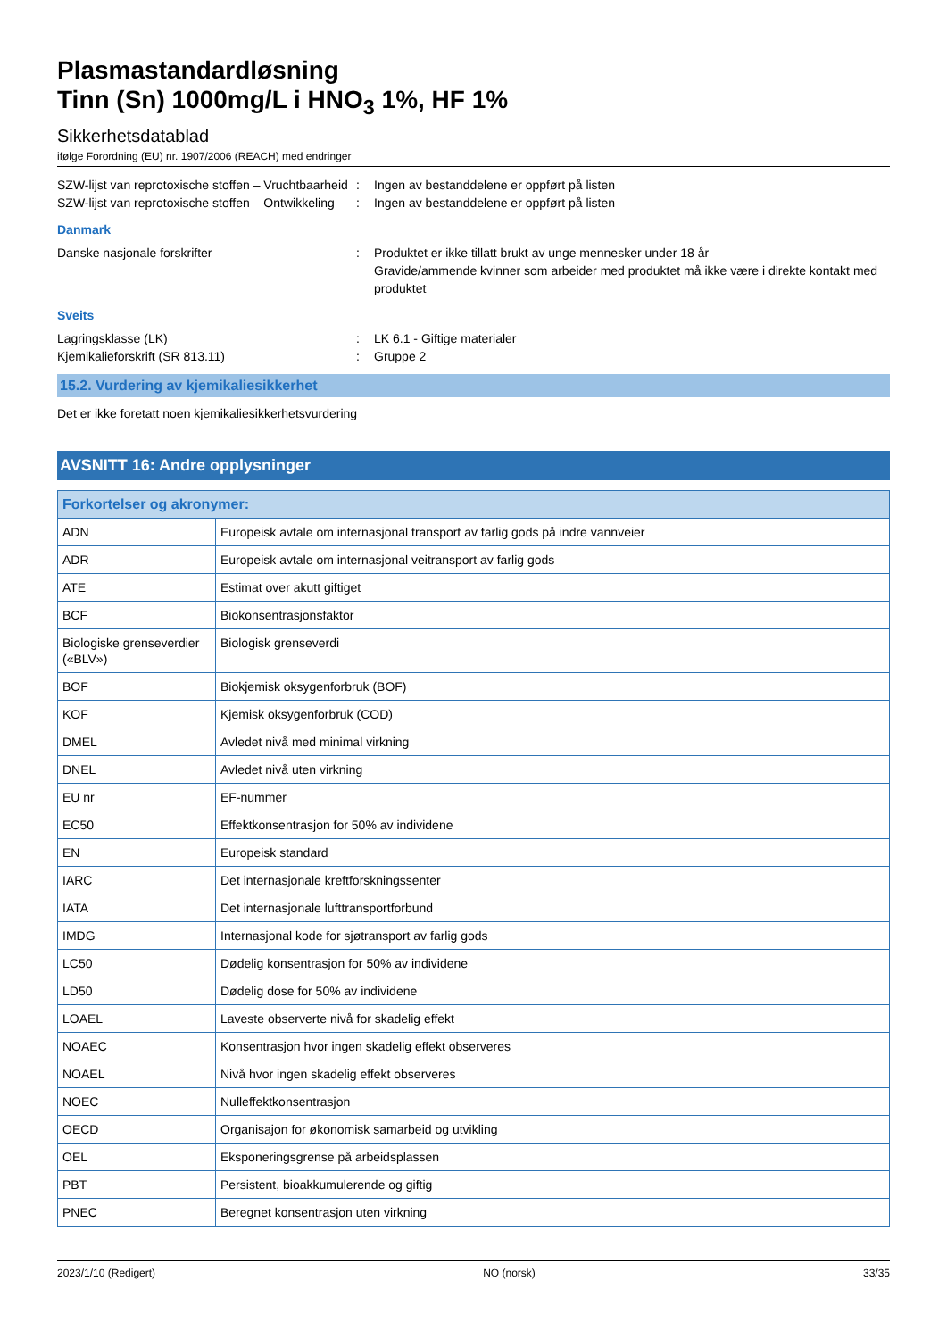Plasmastandardløsning
Tinn (Sn) 1000mg/L i HNO<sub>3</sub> 1%, HF 1%
Sikkerhetsdatablad
ifølge Forordning (EU) nr. 1907/2006 (REACH) med endringer
SZW-lijst van reprotoxische stoffen – Vruchtbaarheid
: Ingen av bestanddelene er oppført på listen
SZW-lijst van reprotoxische stoffen – Ontwikkeling
: Ingen av bestanddelene er oppført på listen
Danmark
Danske nasjonale forskrifter : Produktet er ikke tillatt brukt av unge mennesker under 18 år
Gravide/ammende kvinner som arbeider med produktet må ikke være i direkte kontakt med produktet
Sveits
Lagringsklasse (LK) : LK 6.1 - Giftige materialer
Kjemikalieforskrift (SR 813.11) : Gruppe 2
15.2. Vurdering av kjemikaliesikkerhet
Det er ikke foretatt noen kjemikaliesikkerhetsvurdering
AVSNITT 16: Andre opplysninger
| Forkortelser og akronymer: | |
| --- | --- |
| ADN | Europeisk avtale om internasjonal transport av farlig gods på indre vannveier |
| ADR | Europeisk avtale om internasjonal veitransport av farlig gods |
| ATE | Estimat over akutt giftiget |
| BCF | Biokonsentrasjonsfaktor |
| Biologiske grenseverdier («BLV») | Biologisk grenseverdi |
| BOF | Biokjemisk oksygenforbruk (BOF) |
| KOF | Kjemisk oksygenforbruk (COD) |
| DMEL | Avledet nivå med minimal virkning |
| DNEL | Avledet nivå uten virkning |
| EU nr | EF-nummer |
| EC50 | Effektkonsentrasjon for 50% av individene |
| EN | Europeisk standard |
| IARC | Det internasjonale kreftforskningssenter |
| IATA | Det internasjonale lufttransportforbund |
| IMDG | Internasjonal kode for sjøtransport av farlig gods |
| LC50 | Dødelig konsentrasjon for 50% av individene |
| LD50 | Dødelig dose for 50% av individene |
| LOAEL | Laveste observerte nivå for skadelig effekt |
| NOAEC | Konsentrasjon hvor ingen skadelig effekt observeres |
| NOAEL | Nivå hvor ingen skadelig effekt observeres |
| NOEC | Nulleffektkonsentrasjon |
| OECD | Organisajon for økonomisk samarbeid og utvikling |
| OEL | Eksponeringsgrense på arbeidsplassen |
| PBT | Persistent, bioakkumulerende og giftig |
| PNEC | Beregnet konsentrasjon uten virkning |
2023/1/10 (Redigert) NO (norsk) 33/35